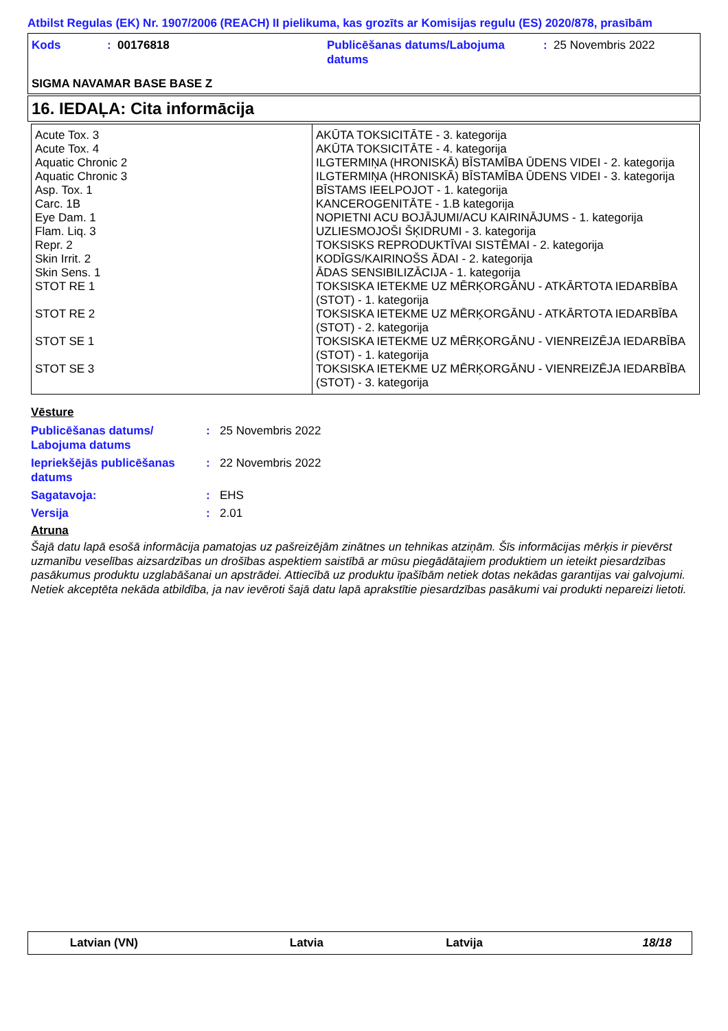Atbilst Regulas (EK) Nr. 1907/2006 (REACH) II pielikuma, kas grozīts ar Komisijas regulu (ES) 2020/878, prasībām
Kods
: 00176818
Publicēšanas datums/Labojuma datums
: 25 Novembris 2022
SIGMA NAVAMAR BASE BASE Z
16. IEDAĻA: Cita informācija
| Acute Tox. 3 | AKŪTA TOKSICITĀTE - 3. kategorija |
| Acute Tox. 4 | AKŪTA TOKSICITĀTE - 4. kategorija |
| Aquatic Chronic 2 | ILGTERMIŅA (HRONISKĀ) BĪSTAMĪBA ŪDENS VIDEI - 2. kategorija |
| Aquatic Chronic 3 | ILGTERMIŅA (HRONISKĀ) BĪSTAMĪBA ŪDENS VIDEI - 3. kategorija |
| Asp. Tox. 1 | BĪSTAMS IEELPOJOT - 1. kategorija |
| Carc. 1B | KANCEROGENITĀTE - 1.B kategorija |
| Eye Dam. 1 | NOPIETNI ACU BOJĀJUMI/ACU KAIRINĀJUMS - 1. kategorija |
| Flam. Liq. 3 | UZLIESMOJOŠI ŠĶIDRUMI - 3. kategorija |
| Repr. 2 | TOKSISKS REPRODUKTĪVAI SISTĒMAI - 2. kategorija |
| Skin Irrit. 2 | KODĪGS/KAIRINOŠS ĀDAI - 2. kategorija |
| Skin Sens. 1 | ĀDAS SENSIBILIZĀCIJA - 1. kategorija |
| STOT RE 1 | TOKSISKA IETEKME UZ MĒRĶORGĀNU - ATKĀRTOTA IEDARBĪBA (STOT) - 1. kategorija |
| STOT RE 2 | TOKSISKA IETEKME UZ MĒRĶORGĀNU - ATKĀRTOTA IEDARBĪBA (STOT) - 2. kategorija |
| STOT SE 1 | TOKSISKA IETEKME UZ MĒRĶORGĀNU - VIENREIZĒJA IEDARBĪBA (STOT) - 1. kategorija |
| STOT SE 3 | TOKSISKA IETEKME UZ MĒRĶORGĀNU - VIENREIZĒJA IEDARBĪBA (STOT) - 3. kategorija |
Vēsture
Publicēšanas datums/
Labojuma datums
: 25 Novembris 2022
Iepriekšējās publicēšanas datums
: 22 Novembris 2022
Sagatavoja: : EHS
Versija : 2.01
Atruna
Šajā datu lapā esošā informācija pamatojas uz pašreizējām zinātnes un tehnikas atziņām. Šīs informācijas mērķis ir pievērst uzmanību veselības aizsardzības un drošības aspektiem saistībā ar mūsu piegādātajiem produktiem un ieteikt piesardzības pasākumus produktu uzglabāšanai un apstrādei. Attiecībā uz produktu īpašībām netiek dotas nekādas garantijas vai galvojumi. Netiek akceptēta nekāda atbildība, ja nav ievēroti šajā datu lapā aprakstītie piesardzības pasākumi vai produkti nepareizi lietoti.
Latvian (VN) Latvia Latvija 18/18